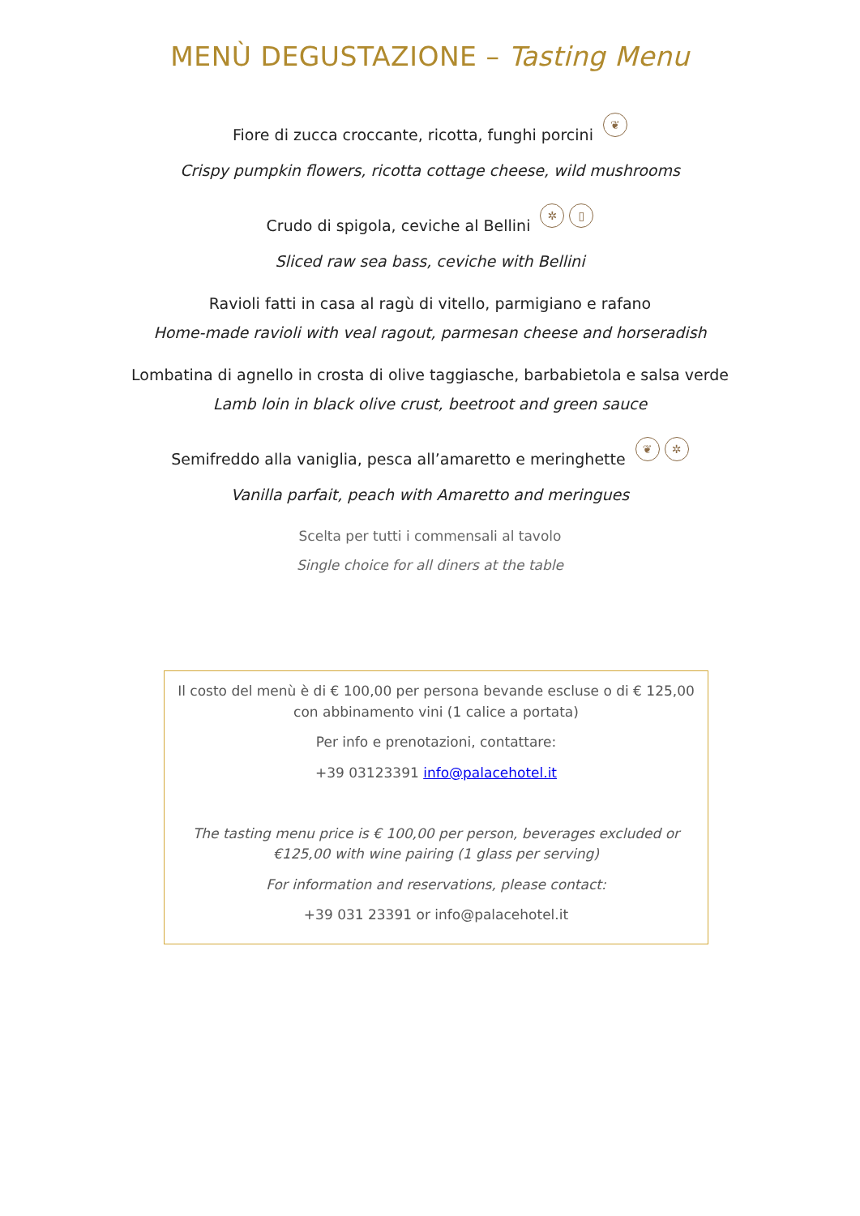MENÙ DEGUSTAZIONE – Tasting Menu
Fiore di zucca croccante, ricotta, funghi porcini ❦
Crispy pumpkin flowers, ricotta cottage cheese, wild mushrooms
Crudo di spigola, ceviche al Bellini ✲ ▯
Sliced raw sea bass, ceviche with Bellini
Ravioli fatti in casa al ragù di vitello, parmigiano e rafano
Home-made ravioli with veal ragout, parmesan cheese and horseradish
Lombatina di agnello in crosta di olive taggiasche, barbabietola e salsa verde
Lamb loin in black olive crust, beetroot and green sauce
Semifreddo alla vaniglia, pesca all’amaretto e meringhette ❦ ✲
Vanilla parfait, peach with Amaretto and meringues
Scelta per tutti i commensali al tavolo
Single choice for all diners at the table
Il costo del menù è di € 100,00 per persona bevande escluse o di € 125,00
con abbinamento vini (1 calice a portata)
Per info e prenotazioni, contattare:
+39 03123391 info@palacehotel.it
The tasting menu price is € 100,00 per person, beverages excluded or
€125,00 with wine pairing (1 glass per serving)
For information and reservations, please contact:
+39 031 23391 or info@palacehotel.it